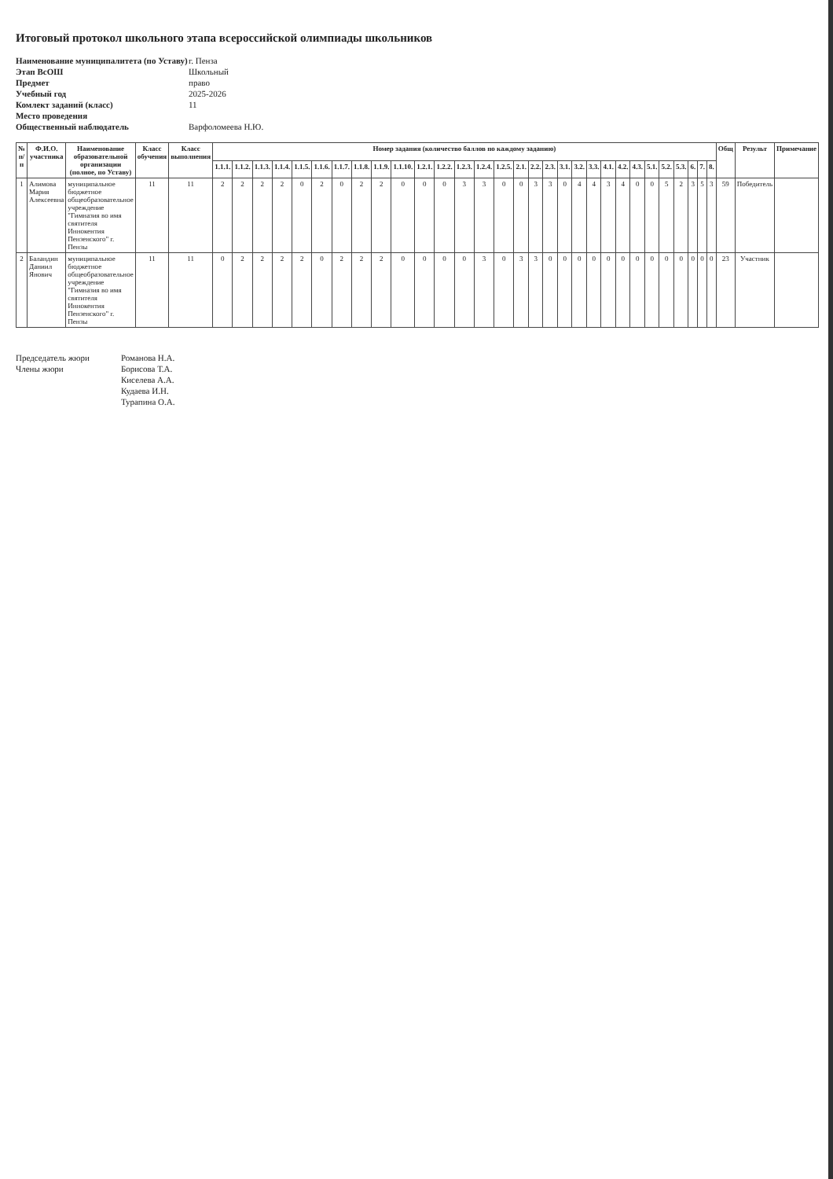Итоговый протокол школьного этапа всероссийской олимпиады школьников
Наименование муниципалитета (по Уставу) г. Пенза Этап ВсОШ Школьный Предмет право Учебный год 2025-2026 Комлект заданий (класс) 11 Место проведения Общественный наблюдатель Варфоломеева Н.Ю.
| № п/п | Ф.И.О. участника | Наименование образовательной организации (полное, по Уставу) | Класс обучения | Класс выполнения | Номер задания (количество баллов по каждому заданию) | | | | | | | | | | | | | | | | | | | | | | | | | | | | | | Общ | Результ | Примечание |
| --- | --- | --- | --- | --- | --- | --- | --- | --- | --- | --- | --- | --- | --- | --- | --- | --- | --- | --- | --- | --- | --- | --- | --- | --- | --- | --- | --- | --- | --- | --- | --- | --- | --- | --- | --- | --- | --- |
| | | | | | 1.1.1. | 1.1.2. | 1.1.3. | 1.1.4. | 1.1.5. | 1.1.6. | 1.1.7. | 1.1.8. | 1.1.9. | 1.1.10. | 1.2.1. | 1.2.2. | 1.2.3. | 1.2.4. | 1.2.5. | 2.1. | 2.2. | 2.3. | 3.1. | 3.2. | 3.3. | 4.1. | 4.2. | 4.3. | 5.1. | 5.2. | 5.3. | 6. | 7. | 8. | | | |
| 1 | Алимова Мария Алексеевна | муниципальное бюджетное общеобразовательное учреждение "Гимназия во имя святителя Иннокентия Пензенского" г. Пензы | 11 | 11 | 2 | 2 | 2 | 2 | 0 | 2 | 0 | 2 | 2 | 0 | 0 | 0 | 3 | 3 | 0 | 0 | 3 | 3 | 0 | 4 | 4 | 3 | 4 | 0 | 0 | 5 | 2 | 3 | 5 | 3 | 59 | Победитель | |
| 2 | Баландин Даниил Янович | муниципальное бюджетное общеобразовательное учреждение "Гимназия во имя святителя Иннокентия Пензенского" г. Пензы | 11 | 11 | 0 | 2 | 2 | 2 | 2 | 0 | 2 | 2 | 2 | 0 | 0 | 0 | 0 | 3 | 0 | 3 | 3 | 0 | 0 | 0 | 0 | 0 | 0 | 0 | 0 | 0 | 0 | 0 | 0 | 0 | 23 | Участник | |
Председатель жюри
Члены жюри
Романова Н.А.
Борисова Т.А.
Киселева А.А.
Кудаева И.Н.
Турапина О.А.